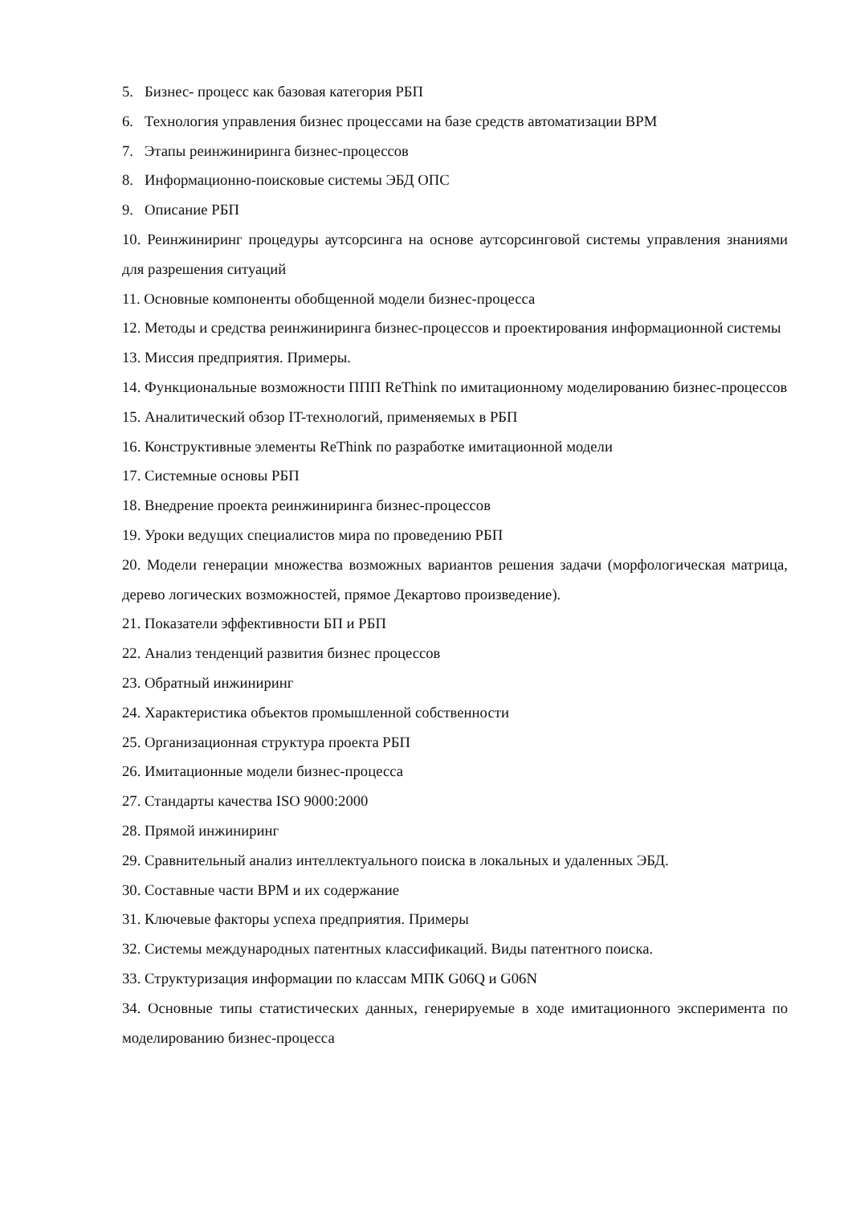5. Бизнес- процесс как базовая категория РБП
6. Технология управления бизнес процессами на базе средств автоматизации BPM
7. Этапы реинжиниринга бизнес-процессов
8. Информационно-поисковые системы ЭБД ОПС
9. Описание РБП
10. Реинжиниринг процедуры аутсорсинга на основе аутсорсинговой системы управления знаниями для разрешения ситуаций
11. Основные компоненты обобщенной модели бизнес-процесса
12. Методы и средства реинжиниринга бизнес-процессов и проектирования информационной системы
13. Миссия предприятия. Примеры.
14. Функциональные возможности ППП ReThink по имитационному моделированию бизнес-процессов
15. Аналитический обзор IT-технологий, применяемых в РБП
16. Конструктивные элементы ReThink по разработке имитационной модели
17. Системные основы РБП
18. Внедрение проекта реинжиниринга бизнес-процессов
19. Уроки ведущих специалистов мира по проведению РБП
20. Модели генерации множества возможных вариантов решения задачи (морфологическая матрица, дерево логических возможностей, прямое Декартово произведение).
21. Показатели эффективности БП и РБП
22. Анализ тенденций развития бизнес процессов
23. Обратный инжиниринг
24. Характеристика объектов промышленной собственности
25. Организационная структура проекта РБП
26. Имитационные модели бизнес-процесса
27. Стандарты качества ISO 9000:2000
28. Прямой инжиниринг
29. Сравнительный анализ интеллектуального поиска в локальных и удаленных ЭБД.
30. Составные части BPM и их содержание
31. Ключевые факторы успеха предприятия. Примеры
32. Системы международных патентных классификаций. Виды патентного поиска.
33. Структуризация информации по классам МПК G06Q и G06N
34. Основные типы статистических данных, генерируемые в ходе имитационного эксперимента по моделированию бизнес-процесса